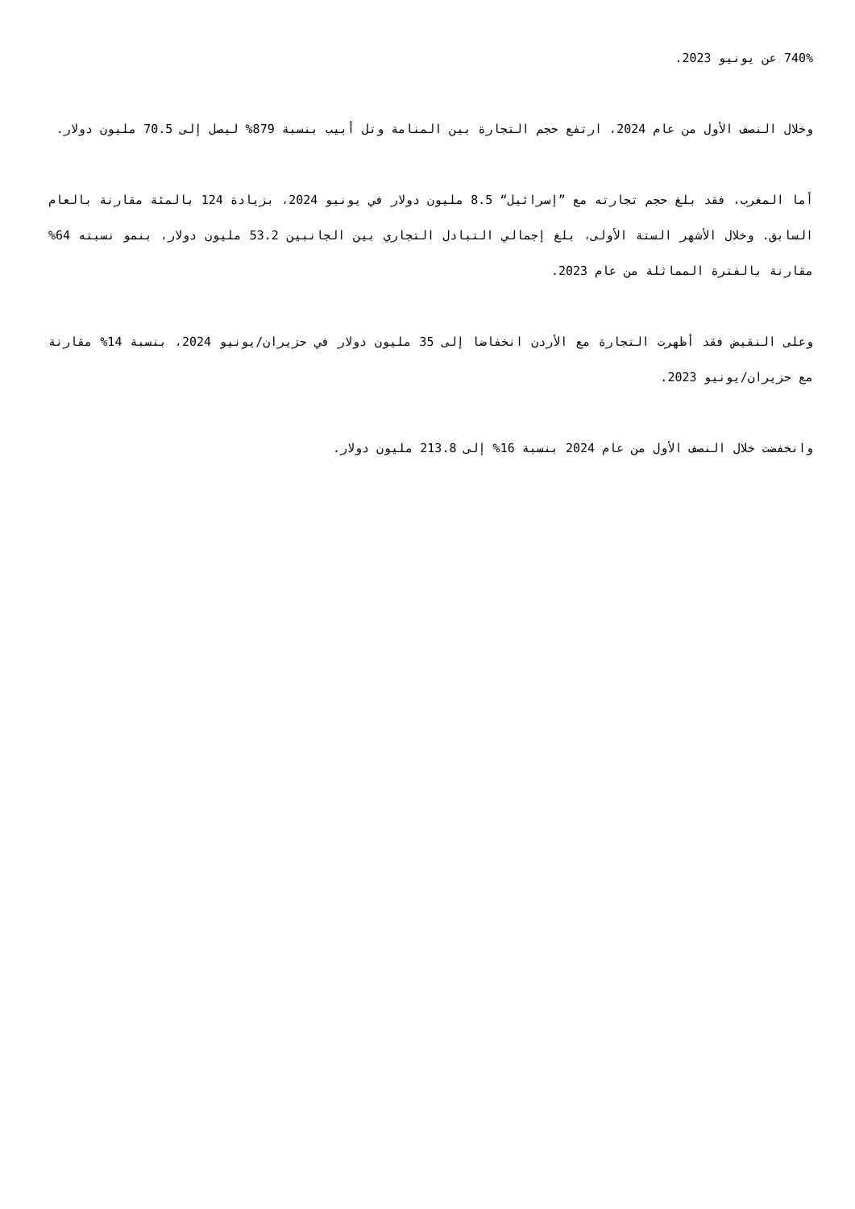740% عن يونيو 2023.
وخلال النصف الأول من عام 2024، ارتفع حجم التجارة بين المنامة وتل أبيب بنسبة 879% ليصل إلى 70.5 مليون دولار.
أما المغرب، فقد بلغ حجم تجارته مع ”إسرائيل“ 8.5 مليون دولار في يونيو 2024، بزيادة 124 بالمئة مقارنة بالعام السابق. وخلال الأشهر الستة الأولى، بلغ إجمالي التبادل التجاري بين الجانبين 53.2 مليون دولار، بنمو نسبته 64% مقارنة بالفترة المماثلة من عام 2023.
وعلى النقيض فقد أظهرت التجارة مع الأردن انخفاضا إلى 35 مليون دولار في حزيران/يونيو 2024، بنسبة 14% مقارنة مع حزيران/يونيو 2023.
وانخفضت خلال النصف الأول من عام 2024 بنسبة 16% إلى 213.8 مليون دولار.